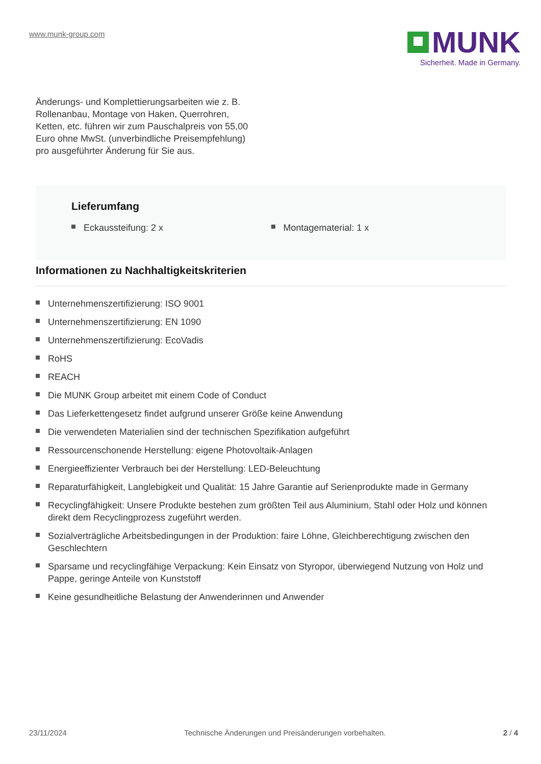www.munk-group.com
MUNK
Sicherheit. Made in Germany.
Änderungs- und Komplettierungsarbeiten wie z. B. Rollenanbau, Montage von Haken, Querrohren, Ketten, etc. führen wir zum Pauschalpreis von 55,00 Euro ohne MwSt. (unverbindliche Preisempfehlung) pro ausgeführter Änderung für Sie aus.
Lieferumfang
Eckaussteifung: 2 x Montagematerial: 1 x
Informationen zu Nachhaltigkeitskriterien
Unternehmenszertifizierung: ISO 9001
Unternehmenszertifizierung: EN 1090
Unternehmenszertifizierung: EcoVadis
RoHS
REACH
Die MUNK Group arbeitet mit einem Code of Conduct
Das Lieferkettengesetz findet aufgrund unserer Größe keine Anwendung
Die verwendeten Materialien sind der technischen Spezifikation aufgeführt
Ressourcenschonende Herstellung: eigene Photovoltaik-Anlagen
Energieeffizienter Verbrauch bei der Herstellung: LED-Beleuchtung
Reparaturfähigkeit, Langlebigkeit und Qualität: 15 Jahre Garantie auf Serienprodukte made in Germany
Recyclingfähigkeit: Unsere Produkte bestehen zum größten Teil aus Aluminium, Stahl oder Holz und können direkt dem Recyclingprozess zugeführt werden.
Sozialverträgliche Arbeitsbedingungen in der Produktion: faire Löhne, Gleichberechtigung zwischen den Geschlechtern
Sparsame und recyclingfähige Verpackung: Kein Einsatz von Styropor, überwiegend Nutzung von Holz und Pappe, geringe Anteile von Kunststoff
Keine gesundheitliche Belastung der Anwenderinnen und Anwender
23/11/2024 Technische Änderungen und Preisänderungen vorbehalten. 2 / 4